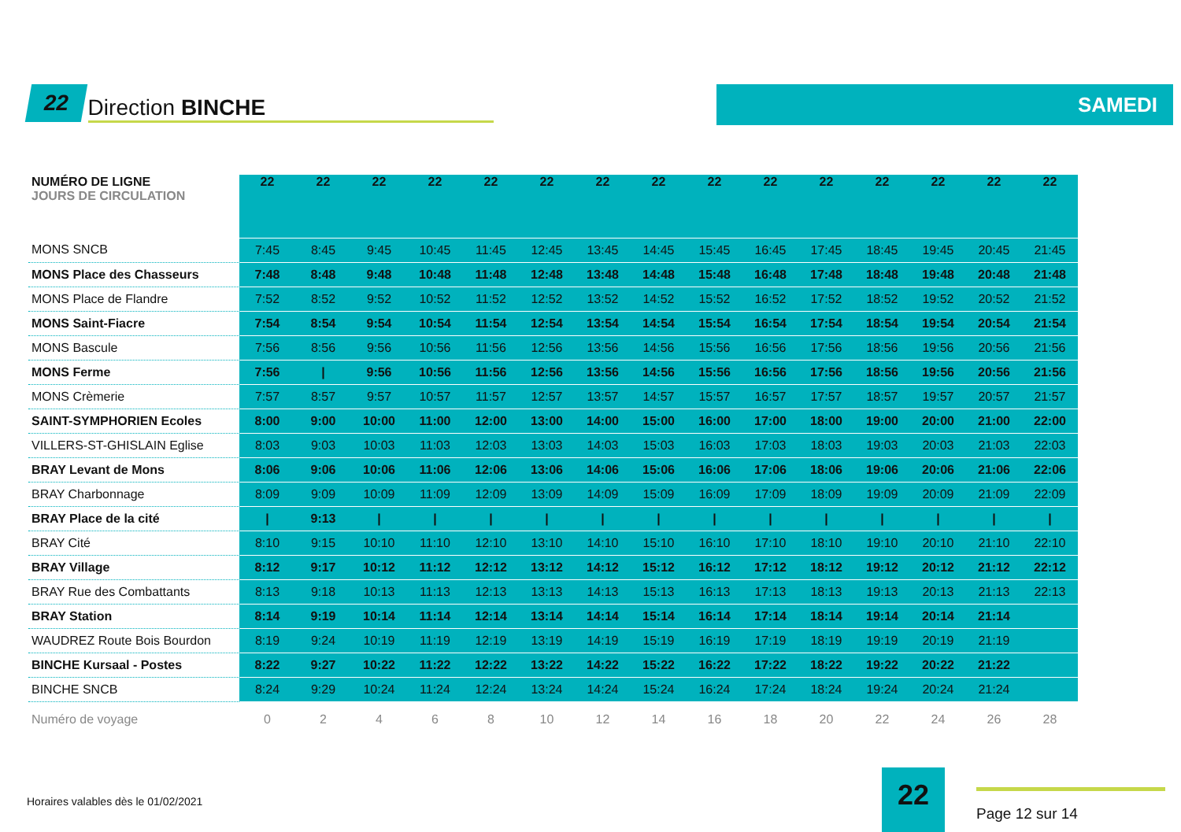22 Direction BINCHE SAMEDI
| NUMÉRO DE LIGNE JOURS DE CIRCULATION | 22 | 22 | 22 | 22 | 22 | 22 | 22 | 22 | 22 | 22 | 22 | 22 | 22 | 22 | 22 |
| --- | --- | --- | --- | --- | --- | --- | --- | --- | --- | --- | --- | --- | --- | --- | --- |
| MONS SNCB | 7:45 | 8:45 | 9:45 | 10:45 | 11:45 | 12:45 | 13:45 | 14:45 | 15:45 | 16:45 | 17:45 | 18:45 | 19:45 | 20:45 | 21:45 |
| MONS Place des Chasseurs | 7:48 | 8:48 | 9:48 | 10:48 | 11:48 | 12:48 | 13:48 | 14:48 | 15:48 | 16:48 | 17:48 | 18:48 | 19:48 | 20:48 | 21:48 |
| MONS Place de Flandre | 7:52 | 8:52 | 9:52 | 10:52 | 11:52 | 12:52 | 13:52 | 14:52 | 15:52 | 16:52 | 17:52 | 18:52 | 19:52 | 20:52 | 21:52 |
| MONS Saint-Fiacre | 7:54 | 8:54 | 9:54 | 10:54 | 11:54 | 12:54 | 13:54 | 14:54 | 15:54 | 16:54 | 17:54 | 18:54 | 19:54 | 20:54 | 21:54 |
| MONS Bascule | 7:56 | 8:56 | 9:56 | 10:56 | 11:56 | 12:56 | 13:56 | 14:56 | 15:56 | 16:56 | 17:56 | 18:56 | 19:56 | 20:56 | 21:56 |
| MONS Ferme | 7:56 | / | 9:56 | 10:56 | 11:56 | 12:56 | 13:56 | 14:56 | 15:56 | 16:56 | 17:56 | 18:56 | 19:56 | 20:56 | 21:56 |
| MONS Crèmerie | 7:57 | 8:57 | 9:57 | 10:57 | 11:57 | 12:57 | 13:57 | 14:57 | 15:57 | 16:57 | 17:57 | 18:57 | 19:57 | 20:57 | 21:57 |
| SAINT-SYMPHORIEN Ecoles | 8:00 | 9:00 | 10:00 | 11:00 | 12:00 | 13:00 | 14:00 | 15:00 | 16:00 | 17:00 | 18:00 | 19:00 | 20:00 | 21:00 | 22:00 |
| VILLERS-ST-GHISLAIN Eglise | 8:03 | 9:03 | 10:03 | 11:03 | 12:03 | 13:03 | 14:03 | 15:03 | 16:03 | 17:03 | 18:03 | 19:03 | 20:03 | 21:03 | 22:03 |
| BRAY Levant de Mons | 8:06 | 9:06 | 10:06 | 11:06 | 12:06 | 13:06 | 14:06 | 15:06 | 16:06 | 17:06 | 18:06 | 19:06 | 20:06 | 21:06 | 22:06 |
| BRAY Charbonnage | 8:09 | 9:09 | 10:09 | 11:09 | 12:09 | 13:09 | 14:09 | 15:09 | 16:09 | 17:09 | 18:09 | 19:09 | 20:09 | 21:09 | 22:09 |
| BRAY Place de la cité | / | 9:13 | / | / | / | / | / | / | / | / | / | / | / | / | / |
| BRAY Cité | 8:10 | 9:15 | 10:10 | 11:10 | 12:10 | 13:10 | 14:10 | 15:10 | 16:10 | 17:10 | 18:10 | 19:10 | 20:10 | 21:10 | 22:10 |
| BRAY Village | 8:12 | 9:17 | 10:12 | 11:12 | 12:12 | 13:12 | 14:12 | 15:12 | 16:12 | 17:12 | 18:12 | 19:12 | 20:12 | 21:12 | 22:12 |
| BRAY Rue des Combattants | 8:13 | 9:18 | 10:13 | 11:13 | 12:13 | 13:13 | 14:13 | 15:13 | 16:13 | 17:13 | 18:13 | 19:13 | 20:13 | 21:13 | 22:13 |
| BRAY Station | 8:14 | 9:19 | 10:14 | 11:14 | 12:14 | 13:14 | 14:14 | 15:14 | 16:14 | 17:14 | 18:14 | 19:14 | 20:14 | 21:14 | |
| WAUDREZ Route Bois Bourdon | 8:19 | 9:24 | 10:19 | 11:19 | 12:19 | 13:19 | 14:19 | 15:19 | 16:19 | 17:19 | 18:19 | 19:19 | 20:19 | 21:19 | |
| BINCHE Kursaal - Postes | 8:22 | 9:27 | 10:22 | 11:22 | 12:22 | 13:22 | 14:22 | 15:22 | 16:22 | 17:22 | 18:22 | 19:22 | 20:22 | 21:22 | |
| BINCHE SNCB | 8:24 | 9:29 | 10:24 | 11:24 | 12:24 | 13:24 | 14:24 | 15:24 | 16:24 | 17:24 | 18:24 | 19:24 | 20:24 | 21:24 | |
| Numéro de voyage | 0 | 2 | 4 | 6 | 8 | 10 | 12 | 14 | 16 | 18 | 20 | 22 | 24 | 26 | 28 |
Horaires valables dès le 01/02/2021
22 Page 12 sur 14